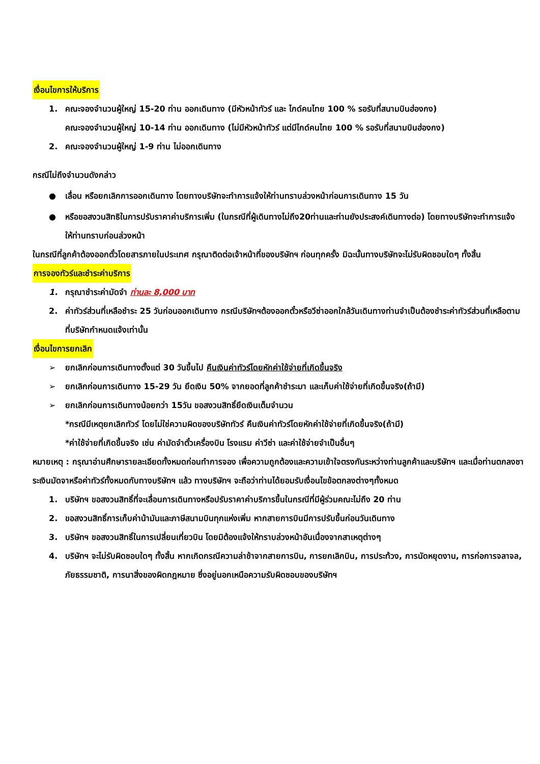เงื่อนไขการให้บริการ
1. คณะจองจำนวนผู้ใหญ่ 15-20 ท่าน ออกเดินทาง (มีหัวหน้าทัวร์ และ ไกด์คนไทย 100 % รอรับที่สนามบินฮ่องกง)
คณะจองจำนวนผู้ใหญ่ 10-14 ท่าน ออกเดินทาง (ไม่มีหัวหน้าทัวร์ แต่มีไกด์คนไทย 100 % รอรับที่สนามบินฮ่องกง)
2. คณะจองจำนวนผู้ใหญ่ 1-9 ท่าน ไม่ออกเดินทาง
กรณีไม่ถึงจำนวนดังกล่าว
● เลื่อน หรือยกเลิกการออกเดินทาง โดยทางบริษัทจะทำการแจ้งให้ท่านทราบล่วงหน้าก่อนการเดินทาง 15 วัน
● หรือขอสงวนสิทธิในการปรับราคาค่าบริการเพิ่ม (ในกรณีที่ผู้เดินทางไม่ถึง20ท่านและท่านยังประสงค์เดินทางต่อ) โดยทางบริษัทจะทำการแจ้งให้ท่านทราบก่อนล่วงหน้า
ในกรณีที่ลูกค้าต้องออกตั๋วโดยสารภายในประเทศ กรุณาติดต่อเจ้าหน้าที่ของบริษัทฯ ก่อนทุกครั้ง มิฉะนั้นทางบริษัทจะไม่รับผิดชอบใดๆ ทั้งสิ้น
การจองทัวร์และชำระค่าบริการ
1. กรุณาชำระค่ามัดจำ ท่านละ 8,000 บาท
2. ค่าทัวร์ส่วนที่เหลือชำระ 25 วันก่อนออกเดินทาง กรณีบริษัทฯต้องออกตั๋วหรือวีซ่าออกใกล้วันเดินทางท่านจำเป็นต้องชำระค่าทัวร์ส่วนที่เหลือตามที่บริษัทกำหนดแจ้งเท่านั้น
เงื่อนไขการยกเลิก
➢ ยกเลิกก่อนการเดินทางตั้งแต่ 30 วันขึ้นไป คืนเงินค่าทัวร์โดยหักค่าใช้จ่ายที่เกิดขึ้นจริง
➢ ยกเลิกก่อนการเดินทาง 15-29 วัน ยึดเงิน 50% จากยอดที่ลูกค้าชำระมา และเก็บค่าใช้จ่ายที่เกิดขึ้นจริง(ถ้ามี)
➢ ยกเลิกก่อนการเดินทางน้อยกว่า 15วัน ขอสงวนสิทธิ์ยึดเงินเต็มจำนวน
*กรณีมีเหตุยกเลิกทัวร์ โดยไม่ใช่ความผิดของบริษัททัวร์ คืนเงินค่าทัวร์โดยหักค่าใช้จ่ายที่เกิดขึ้นจริง(ถ้ามี)
*ค่าใช้จ่ายที่เกิดขึ้นจริง เช่น ค่ามัดจำตั๋วเครื่องบิน โรงแรม ค่าวีซ่า และค่าใช้จ่ายจำเป็นอื่นๆ
หมายเหตุ : กรุณาอ่านศึกษารายละเอียดทั้งหมดก่อนทำการจอง เพื่อความถูกต้องและความเข้าใจตรงกันระหว่างท่านลูกค้าและบริษัทฯ และเมื่อท่านตกลงชาระเงินมัดจาหรือค่าทัวร์ทั้งหมดกับทางบริษัทฯ แล้ว ทางบริษัทฯ จะถือว่าท่านได้ยอมรับเงื่อนไขข้อตกลงต่างๆทั้งหมด
1. บริษัทฯ ขอสงวนสิทธิ์ที่จะเลื่อนการเดินทางหรือปรับราคาค่าบริการขึ้นในกรณีที่มีผู้ร่วมคณะไม่ถึง 20 ท่าน
2. ขอสงวนสิทธิ์การเก็บค่าน้ามันและภาษีสนามบินทุกแห่งเพิ่ม หากสายการบินมีการปรับขึ้นก่อนวันเดินทาง
3. บริษัทฯ ขอสงวนสิทธิ์ในการเปลี่ยนเที่ยวบิน โดยมิต้องแจ้งให้ทราบล่วงหน้าอันเนื่องจากสาเหตุต่างๆ
4. บริษัทฯ จะไม่รับผิดชอบใดๆ ทั้งสิ้น หากเกิดกรณีความล่าช้าจากสายการบิน, การยกเลิกบิน, การประท้วง, การนัดหยุดงาน, การก่อการจลาจล, ภัยธรรมชาติ, การนาสิ่งของผิดกฎหมาย ซึ่งอยู่นอกเหนือความรับผิดชอบของบริษัทฯ